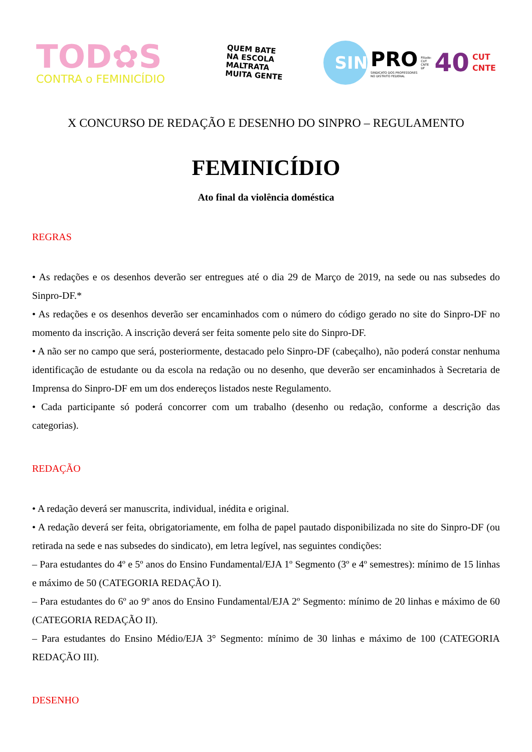TOD✿S
CONTRA o FEMINICÍDIO
QUEM BATE
NA ESCOLA
MALTRATA
MUITA GENTE
SIN
PRO
SINDICATO DOS PROFESSORES
NO DISTRITO FEDERAL
Filiado:
CUT
CNTE
DF
40
CUT
CNTE
X CONCURSO DE REDAÇÃO E DESENHO DO SINPRO – REGULAMENTO
FEMINICÍDIO
Ato final da violência doméstica
REGRAS
• As redações e os desenhos deverão ser entregues até o dia 29 de Março de 2019, na sede ou nas subsedes do Sinpro-DF.*
• As redações e os desenhos deverão ser encaminhados com o número do código gerado no site do Sinpro-DF no momento da inscrição. A inscrição deverá ser feita somente pelo site do Sinpro-DF.
• A não ser no campo que será, posteriormente, destacado pelo Sinpro-DF (cabeçalho), não poderá constar nenhuma identificação de estudante ou da escola na redação ou no desenho, que deverão ser encaminhados à Secretaria de Imprensa do Sinpro-DF em um dos endereços listados neste Regulamento.
• Cada participante só poderá concorrer com um trabalho (desenho ou redação, conforme a descrição das categorias).
REDAÇÃO
• A redação deverá ser manuscrita, individual, inédita e original.
• A redação deverá ser feita, obrigatoriamente, em folha de papel pautado disponibilizada no site do Sinpro-DF (ou retirada na sede e nas subsedes do sindicato), em letra legível, nas seguintes condições:
– Para estudantes do 4º e 5º anos do Ensino Fundamental/EJA 1º Segmento (3º e 4º semestres): mínimo de 15 linhas e máximo de 50 (CATEGORIA REDAÇÃO I).
– Para estudantes do 6º ao 9º anos do Ensino Fundamental/EJA 2º Segmento: mínimo de 20 linhas e máximo de 60 (CATEGORIA REDAÇÃO II).
– Para estudantes do Ensino Médio/EJA 3° Segmento: mínimo de 30 linhas e máximo de 100 (CATEGORIA REDAÇÃO III).
DESENHO